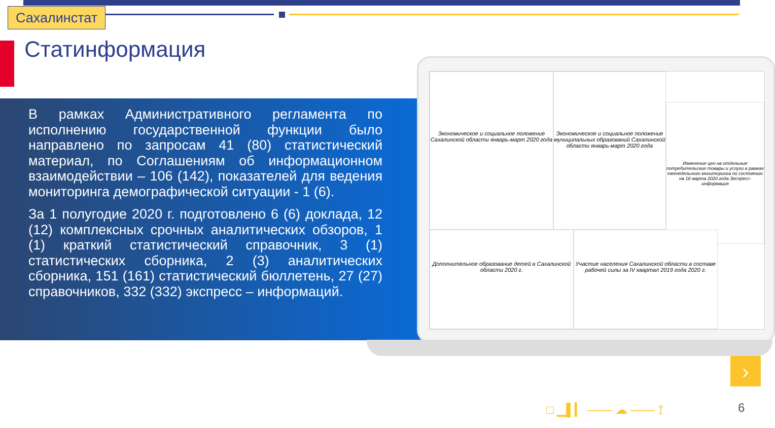Сахалинстат
Статинформация
В рамках Административного регламента по исполнению государственной функции было направлено по запросам 41 (80) статистический материал, по Соглашениям об информационном взаимодействии – 106 (142), показателей для ведения мониторинга демографической ситуации - 1 (6).
За 1 полугодие 2020 г. подготовлено 6 (6) доклада, 12 (12) комплексных срочных аналитических обзоров, 1 (1) краткий статистический справочник, 3 (1) статистических сборника, 2 (3) аналитических сборника, 151 (161) статистический бюллетень, 27 (27) справочников, 332 (332) экспресс – информаций.
Экономическое и социальное положение Сахалинской области январь-март 2020 года
Экономическое и социальное положение муниципальных образований Сахалинской области январь-март 2020 года
Изменение цен на отдельные потребительские товары и услуги в рамках еженедельного мониторинга по состоянию на 16 марта 2020 года Экспресс-информация
Дополнительное образование детей в Сахалинской области 2020 г.
Участие населения Сахалинской области в составе рабочей силы за IV квартал 2019 года 2020 г.
›
□ ▁▌▎ —— ☁ —— ⟟ 6